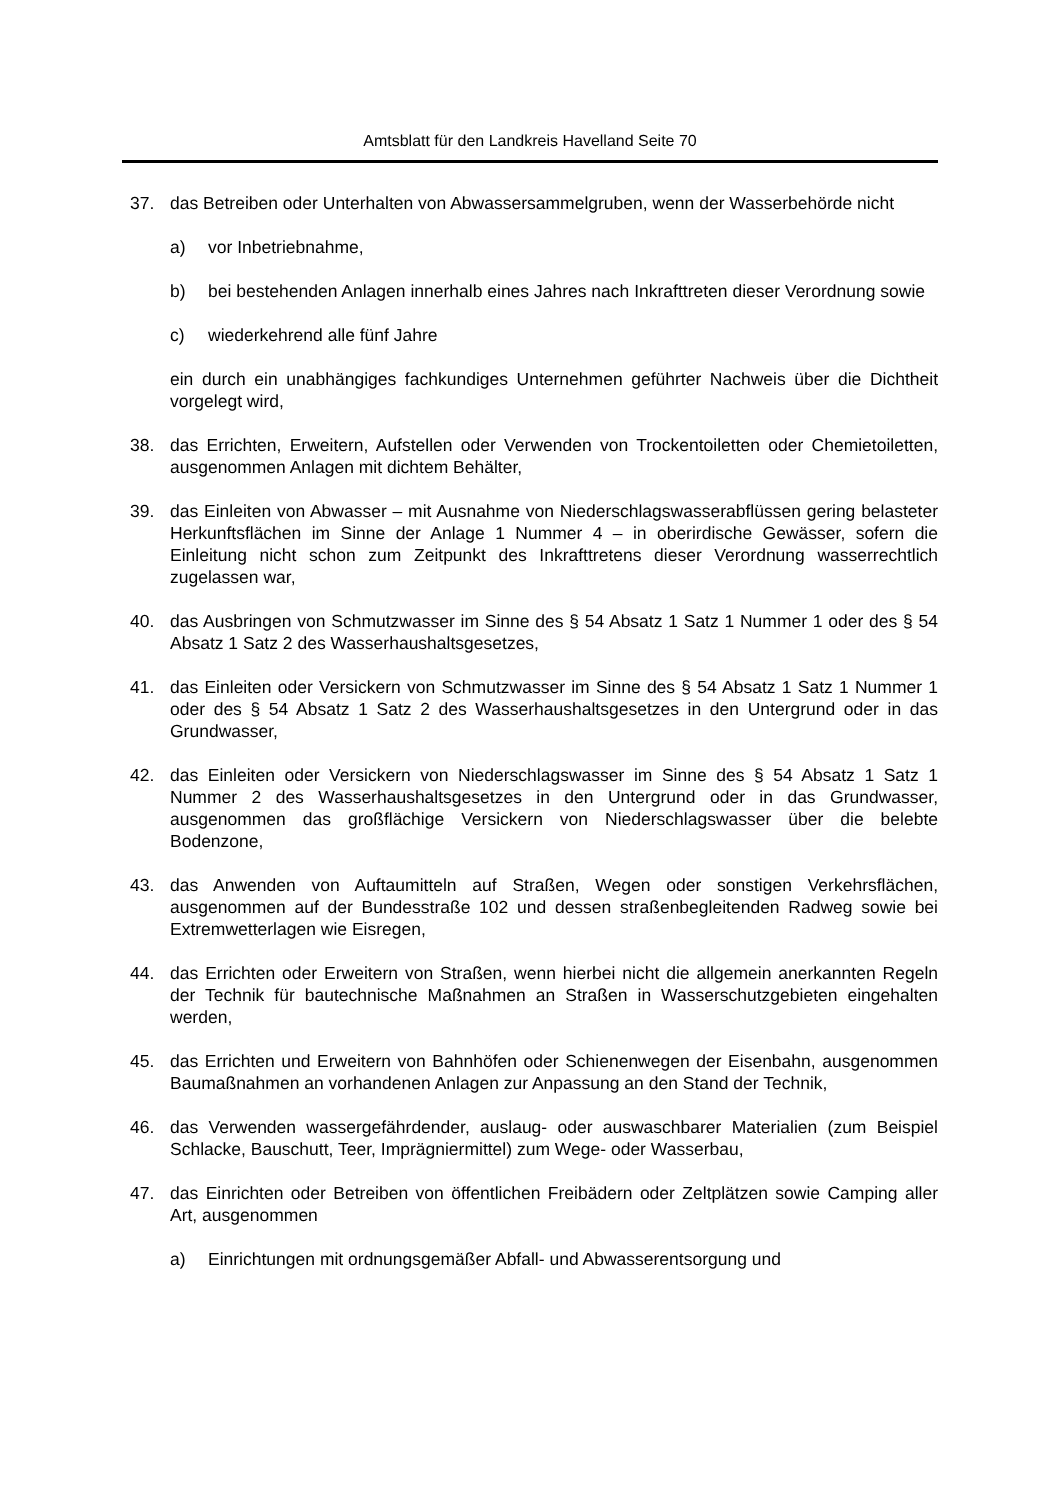Amtsblatt für den Landkreis Havelland Seite 70
37. das Betreiben oder Unterhalten von Abwassersammelgruben, wenn der Wasserbehörde nicht
a) vor Inbetriebnahme,
b) bei bestehenden Anlagen innerhalb eines Jahres nach Inkrafttreten dieser Verordnung sowie
c) wiederkehrend alle fünf Jahre
ein durch ein unabhängiges fachkundiges Unternehmen geführter Nachweis über die Dichtheit vorgelegt wird,
38. das Errichten, Erweitern, Aufstellen oder Verwenden von Trockentoiletten oder Chemietoiletten, ausgenommen Anlagen mit dichtem Behälter,
39. das Einleiten von Abwasser – mit Ausnahme von Niederschlagswasserabflüssen gering belasteter Herkunftsflächen im Sinne der Anlage 1 Nummer 4 – in oberirdische Gewässer, sofern die Einleitung nicht schon zum Zeitpunkt des Inkrafttretens dieser Verordnung wasserrechtlich zugelassen war,
40. das Ausbringen von Schmutzwasser im Sinne des § 54 Absatz 1 Satz 1 Nummer 1 oder des § 54 Absatz 1 Satz 2 des Wasserhaushaltsgesetzes,
41. das Einleiten oder Versickern von Schmutzwasser im Sinne des § 54 Absatz 1 Satz 1 Nummer 1 oder des § 54 Absatz 1 Satz 2 des Wasserhaushaltsgesetzes in den Untergrund oder in das Grundwasser,
42. das Einleiten oder Versickern von Niederschlagswasser im Sinne des § 54 Absatz 1 Satz 1 Nummer 2 des Wasserhaushaltsgesetzes in den Untergrund oder in das Grundwasser, ausgenommen das großflächige Versickern von Niederschlagswasser über die belebte Bodenzone,
43. das Anwenden von Auftaumitteln auf Straßen, Wegen oder sonstigen Verkehrsflächen, ausgenommen auf der Bundesstraße 102 und dessen straßenbegleitenden Radweg sowie bei Extremwetterlagen wie Eisregen,
44. das Errichten oder Erweitern von Straßen, wenn hierbei nicht die allgemein anerkannten Regeln der Technik für bautechnische Maßnahmen an Straßen in Wasserschutzgebieten eingehalten werden,
45. das Errichten und Erweitern von Bahnhöfen oder Schienenwegen der Eisenbahn, ausgenommen Baumaßnahmen an vorhandenen Anlagen zur Anpassung an den Stand der Technik,
46. das Verwenden wassergefährdender, auslaug- oder auswaschbarer Materialien (zum Beispiel Schlacke, Bauschutt, Teer, Imprägniermittel) zum Wege- oder Wasserbau,
47. das Einrichten oder Betreiben von öffentlichen Freibädern oder Zeltplätzen sowie Camping aller Art, ausgenommen
a) Einrichtungen mit ordnungsgemäßer Abfall- und Abwasserentsorgung und